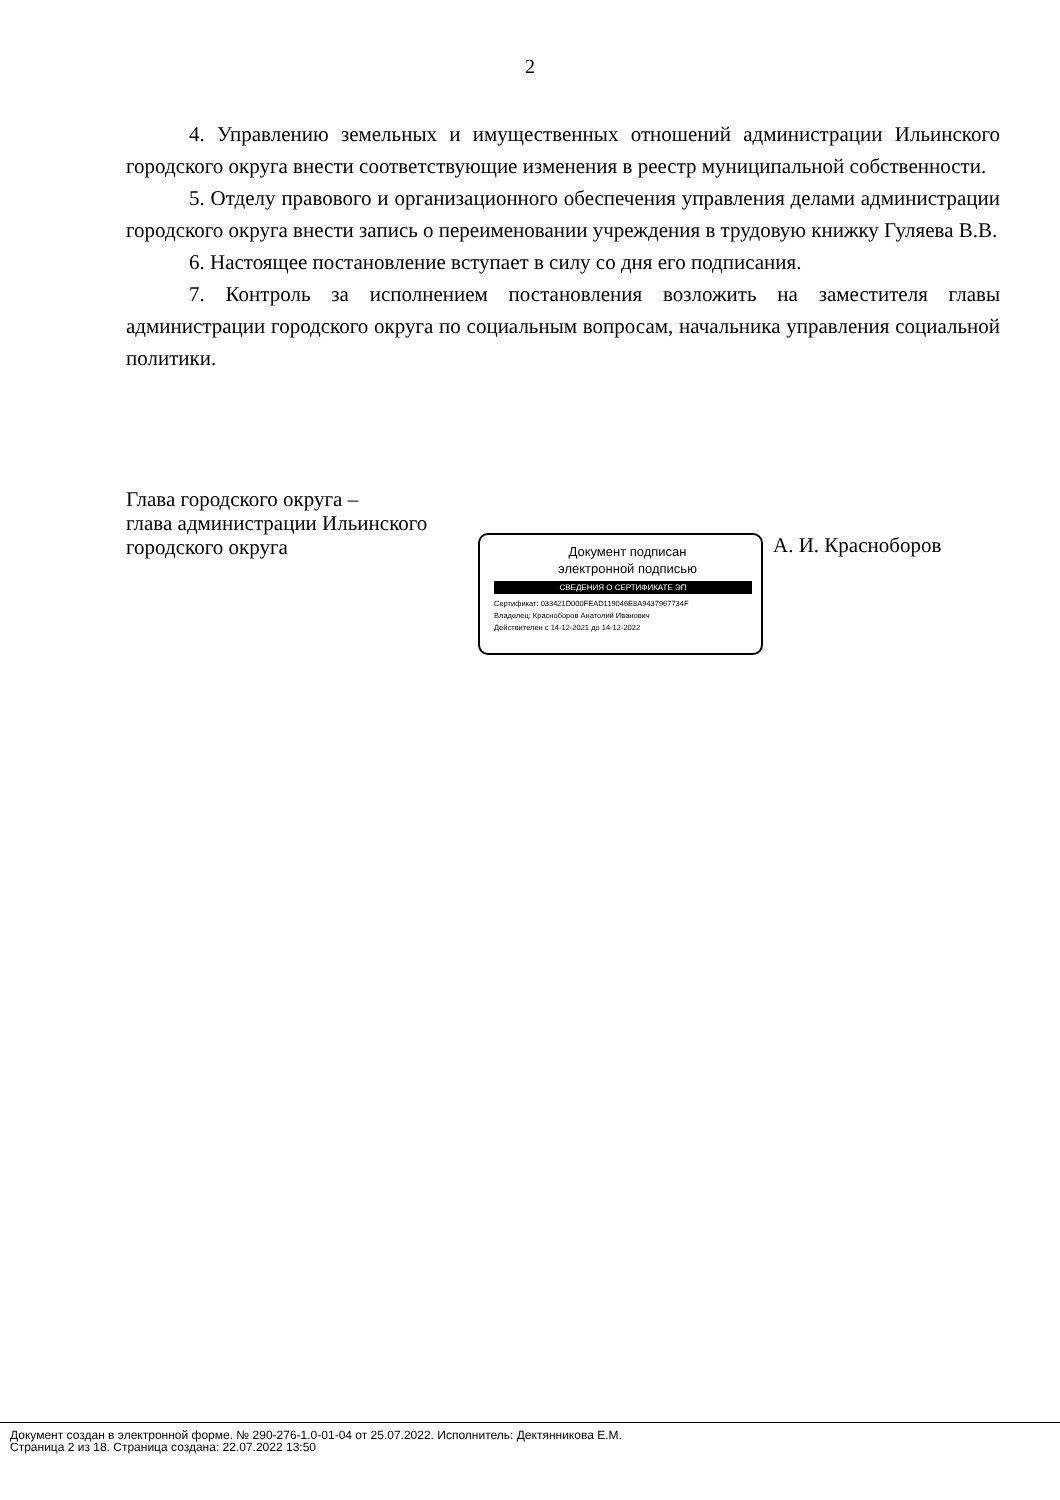2
4. Управлению земельных и имущественных отношений администрации Ильинского городского округа внести соответствующие изменения в реестр муниципальной собственности.
5. Отделу правового и организационного обеспечения управления делами администрации городского округа внести запись о переименовании учреждения в трудовую книжку Гуляева В.В.
6. Настоящее постановление вступает в силу со дня его подписания.
7. Контроль за исполнением постановления возложить на заместителя главы администрации городского округа по социальным вопросам, начальника управления социальной политики.
Глава городского округа –
глава администрации Ильинского
городского округа
Документ подписан
электронной подписью
СВЕДЕНИЯ О СЕРТИФИКАТЕ ЭП
Сертификат: 033421D000FEAD119046E8A9437967734F
Владелец: Красноборов Анатолий Иванович
Действителен с 14-12-2021 до 14-12-2022
А. И. Красноборов
Документ создан в электронной форме. № 290-276-1.0-01-04 от 25.07.2022. Исполнитель: Дектянникова Е.М.
Страница 2 из 18. Страница создана: 22.07.2022 13:50